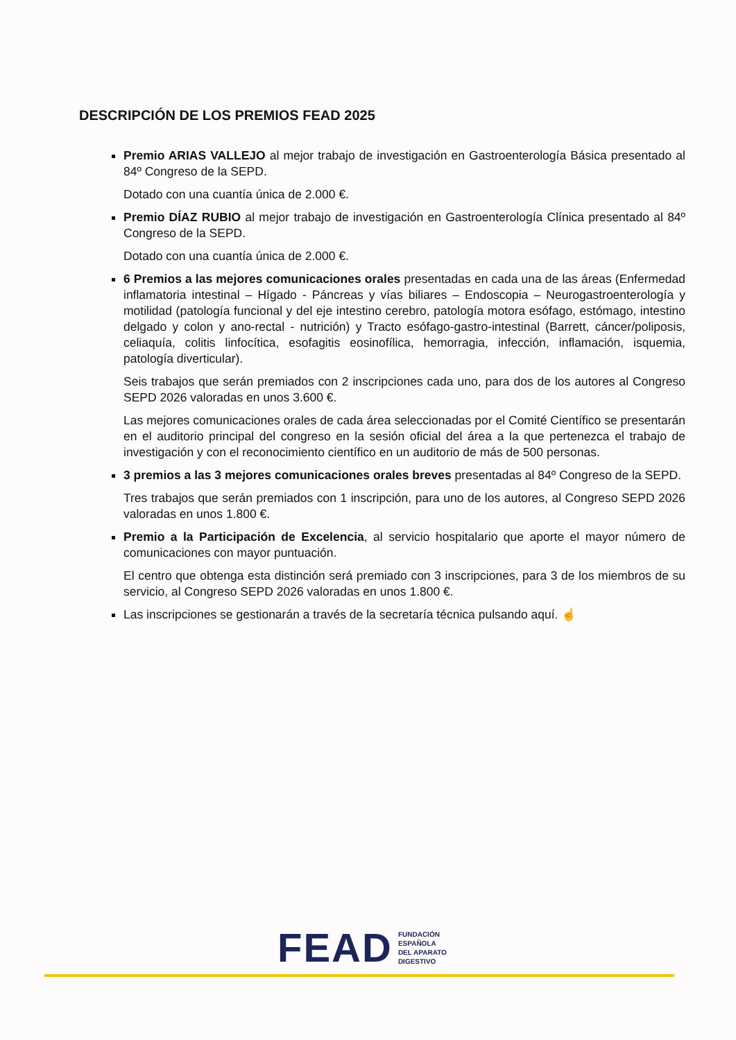DESCRIPCIÓN DE LOS PREMIOS FEAD 2025
Premio ARIAS VALLEJO al mejor trabajo de investigación en Gastroenterología Básica presentado al 84º Congreso de la SEPD.
Dotado con una cuantía única de 2.000 €.
Premio DÍAZ RUBIO al mejor trabajo de investigación en Gastroenterología Clínica presentado al 84º Congreso de la SEPD.
Dotado con una cuantía única de 2.000 €.
6 Premios a las mejores comunicaciones orales presentadas en cada una de las áreas (Enfermedad inflamatoria intestinal – Hígado - Páncreas y vías biliares – Endoscopia – Neurogastroenterología y motilidad (patología funcional y del eje intestino cerebro, patología motora esófago, estómago, intestino delgado y colon y ano-rectal - nutrición) y Tracto esófago-gastro-intestinal (Barrett, cáncer/poliposis, celiaquía, colitis linfocítica, esofagitis eosinofílica, hemorragia, infección, inflamación, isquemia, patología diverticular).
Seis trabajos que serán premiados con 2 inscripciones cada uno, para dos de los autores al Congreso SEPD 2026 valoradas en unos 3.600 €.
Las mejores comunicaciones orales de cada área seleccionadas por el Comité Científico se presentarán en el auditorio principal del congreso en la sesión oficial del área a la que pertenezca el trabajo de investigación y con el reconocimiento científico en un auditorio de más de 500 personas.
3 premios a las 3 mejores comunicaciones orales breves presentadas al 84º Congreso de la SEPD.
Tres trabajos que serán premiados con 1 inscripción, para uno de los autores, al Congreso SEPD 2026 valoradas en unos 1.800 €.
Premio a la Participación de Excelencia, al servicio hospitalario que aporte el mayor número de comunicaciones con mayor puntuación.
El centro que obtenga esta distinción será premiado con 3 inscripciones, para 3 de los miembros de su servicio, al Congreso SEPD 2026 valoradas en unos 1.800 €.
Las inscripciones se gestionarán a través de la secretaría técnica pulsando aquí. ☝
FEAD
FUNDACIÓN
ESPAÑOLA
DEL APARATO
DIGESTIVO